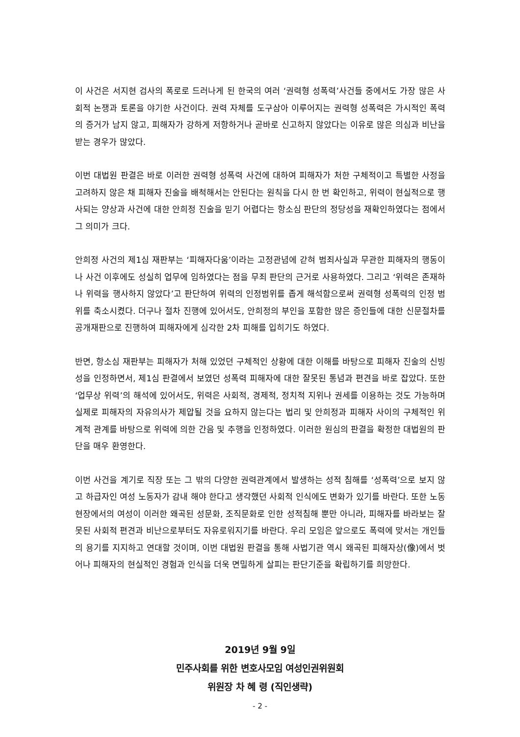이 사건은 서지현 검사의 폭로로 드러나게 된 한국의 여러 ‘권력형 성폭력’사건들 중에서도 가장 많은 사회적 논쟁과 토론을 야기한 사건이다. 권력 자체를 도구삼아 이루어지는 권력형 성폭력은 가시적인 폭력의 증거가 남지 않고, 피해자가 강하게 저항하거나 곧바로 신고하지 않았다는 이유로 많은 의심과 비난을 받는 경우가 많았다.
이번 대법원 판결은 바로 이러한 권력형 성폭력 사건에 대하여 피해자가 처한 구체적이고 특별한 사정을 고려하지 않은 채 피해자 진술을 배척해서는 안된다는 원칙을 다시 한 번 확인하고, 위력이 현실적으로 행사되는 양상과 사건에 대한 안희정 진술을 믿기 어렵다는 항소심 판단의 정당성을 재확인하였다는 점에서 그 의미가 크다.
안희정 사건의 제1심 재판부는 ‘피해자다움’이라는 고정관념에 갇혀 범죄사실과 무관한 피해자의 행동이나 사건 이후에도 성실히 업무에 임하였다는 점을 무죄 판단의 근거로 사용하였다. 그리고 ‘위력은 존재하나 위력을 행사하지 않았다’고 판단하여 위력의 인정범위를 좁게 해석함으로써 권력형 성폭력의 인정 범위를 축소시켰다. 더구나 절차 진행에 있어서도, 안희정의 부인을 포함한 많은 증인들에 대한 신문절차를 공개재판으로 진행하여 피해자에게 심각한 2차 피해를 입히기도 하였다.
반면, 항소심 재판부는 피해자가 처해 있었던 구체적인 상황에 대한 이해를 바탕으로 피해자 진술의 신빙성을 인정하면서, 제1심 판결에서 보였던 성폭력 피해자에 대한 잘못된 통념과 편견을 바로 잡았다. 또한 ‘업무상 위력’의 해석에 있어서도, 위력은 사회적, 경제적, 정치적 지위나 권세를 이용하는 것도 가능하며 실제로 피해자의 자유의사가 제압될 것을 요하지 않는다는 법리 및 안희정과 피해자 사이의 구체적인 위계적 관계를 바탕으로 위력에 의한 간음 및 추행을 인정하였다. 이러한 원심의 판결을 확정한 대법원의 판단을 매우 환영한다.
이번 사건을 계기로 직장 또는 그 밖의 다양한 권력관계에서 발생하는 성적 침해를 ‘성폭력’으로 보지 않고 하급자인 여성 노동자가 감내 해야 한다고 생각했던 사회적 인식에도 변화가 있기를 바란다. 또한 노동현장에서의 여성이 이러한 왜곡된 성문화, 조직문화로 인한 성적침해 뿐만 아니라, 피해자를 바라보는 잘못된 사회적 편견과 비난으로부터도 자유로워지기를 바란다. 우리 모임은 앞으로도 폭력에 맞서는 개인들의 용기를 지지하고 연대할 것이며, 이번 대법원 판결을 통해 사법기관 역시 왜곡된 피해자상(像)에서 벗어나 피해자의 현실적인 경험과 인식을 더욱 면밀하게 살피는 판단기준을 확립하기를 희망한다.
2019년 9월 9일
민주사회를 위한 변호사모임 여성인권위원회
위원장 차 혜 령 (직인생략)
- 2 -